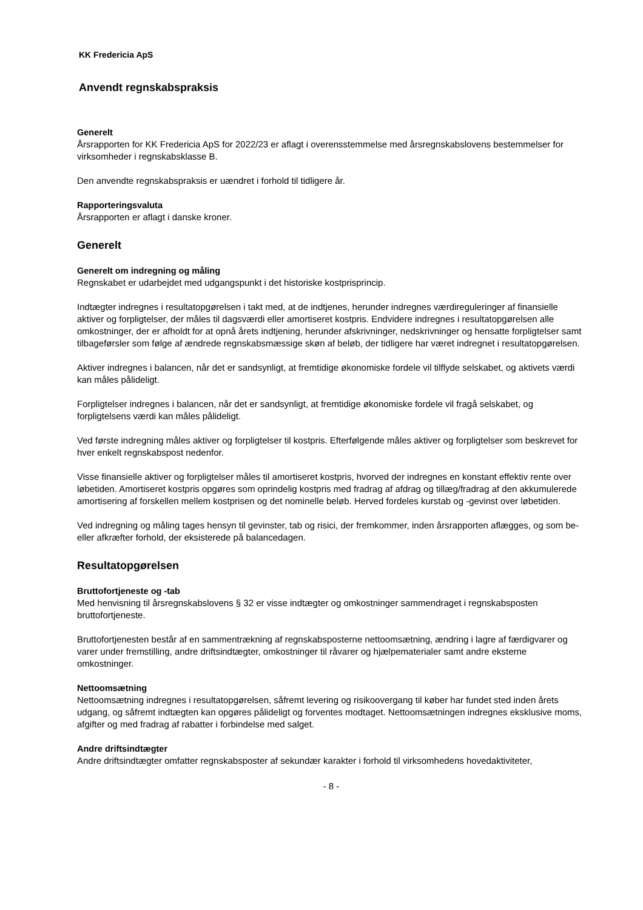KK Fredericia ApS
Anvendt regnskabspraksis
Generelt
Årsrapporten for KK Fredericia ApS for 2022/23 er aflagt i overensstemmelse med årsregnskabslovens bestemmelser for virksomheder i regnskabsklasse B.
Den anvendte regnskabspraksis er uændret i forhold til tidligere år.
Rapporteringsvaluta
Årsrapporten er aflagt i danske kroner.
Generelt
Generelt om indregning og måling
Regnskabet er udarbejdet med udgangspunkt i det historiske kostprisprincip.
Indtægter indregnes i resultatopgørelsen i takt med, at de indtjenes, herunder indregnes værdireguleringer af finansielle aktiver og forpligtelser, der måles til dagsværdi eller amortiseret kostpris. Endvidere indregnes i resultatopgørelsen alle omkostninger, der er afholdt for at opnå årets indtjening, herunder afskrivninger, nedskrivninger og hensatte forpligtelser samt tilbageførsler som følge af ændrede regnskabsmæssige skøn af beløb, der tidligere har været indregnet i resultatopgørelsen.
Aktiver indregnes i balancen, når det er sandsynligt, at fremtidige økonomiske fordele vil tilflyde selskabet, og aktivets værdi kan måles pålideligt.
Forpligtelser indregnes i balancen, når det er sandsynligt, at fremtidige økonomiske fordele vil fragå selskabet, og forpligtelsens værdi kan måles pålideligt.
Ved første indregning måles aktiver og forpligtelser til kostpris. Efterfølgende måles aktiver og forpligtelser som beskrevet for hver enkelt regnskabspost nedenfor.
Visse finansielle aktiver og forpligtelser måles til amortiseret kostpris, hvorved der indregnes en konstant effektiv rente over løbetiden. Amortiseret kostpris opgøres som oprindelig kostpris med fradrag af afdrag og tillæg/fradrag af den akkumulerede amortisering af forskellen mellem kostprisen og det nominelle beløb. Herved fordeles kurstab og -gevinst over løbetiden.
Ved indregning og måling tages hensyn til gevinster, tab og risici, der fremkommer, inden årsrapporten aflægges, og som be- eller afkræfter forhold, der eksisterede på balancedagen.
Resultatopgørelsen
Bruttofortjeneste og -tab
Med henvisning til årsregnskabslovens § 32 er visse indtægter og omkostninger sammendraget i regnskabsposten bruttofortjeneste.
Bruttofortjenesten består af en sammentrækning af regnskabsposterne nettoomsætning, ændring i lagre af færdigvarer og varer under fremstilling, andre driftsindtægter, omkostninger til råvarer og hjælpematerialer samt andre eksterne omkostninger.
Nettoomsætning
Nettoomsætning indregnes i resultatopgørelsen, såfremt levering og risikoovergang til køber har fundet sted inden årets udgang, og såfremt indtægten kan opgøres pålideligt og forventes modtaget. Nettoomsætningen indregnes eksklusive moms, afgifter og med fradrag af rabatter i forbindelse med salget.
Andre driftsindtægter
Andre driftsindtægter omfatter regnskabsposter af sekundær karakter i forhold til virksomhedens hovedaktiviteter,
- 8 -